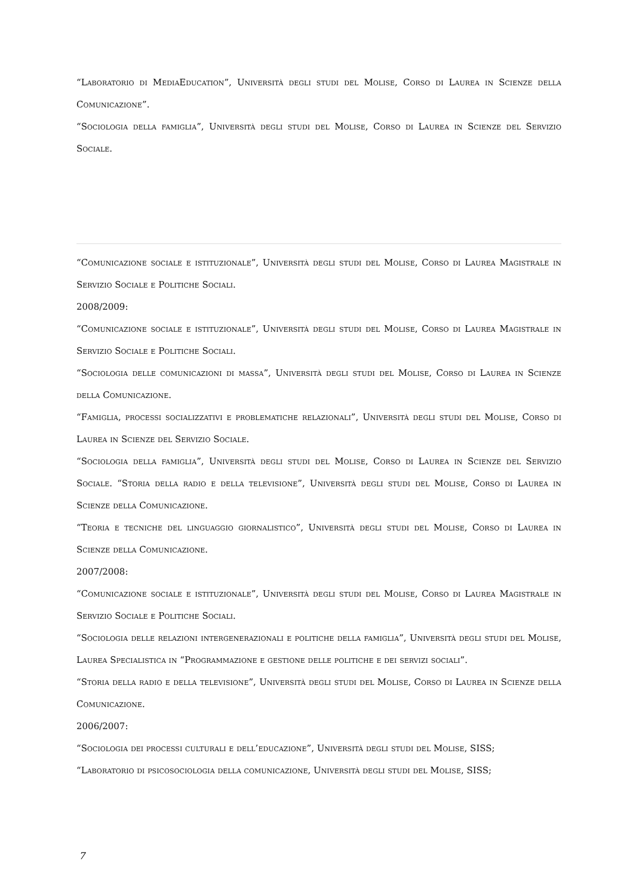“Laboratorio di MediaEducation”, Università degli studi del Molise, Corso di Laurea in Scienze della Comunicazione”.
“Sociologia della famiglia”, Università degli studi del Molise, Corso di Laurea in Scienze del Servizio Sociale.
“Comunicazione sociale e istituzionale”, Università degli studi del Molise, Corso di Laurea Magistrale in Servizio Sociale e Politiche Sociali.
2008/2009:
“Comunicazione sociale e istituzionale”, Università degli studi del Molise, Corso di Laurea Magistrale in Servizio Sociale e Politiche Sociali.
“Sociologia delle comunicazioni di massa”, Università degli studi del Molise, Corso di Laurea in Scienze della Comunicazione.
“Famiglia, processi socializzativi e problematiche relazionali”, Università degli studi del Molise, Corso di Laurea in Scienze del Servizio Sociale.
“Sociologia della famiglia”, Università degli studi del Molise, Corso di Laurea in Scienze del Servizio Sociale. “Storia della radio e della televisione”, Università degli studi del Molise, Corso di Laurea in Scienze della Comunicazione.
“Teoria e tecniche del linguaggio giornalistico”, Università degli studi del Molise, Corso di Laurea in Scienze della Comunicazione.
2007/2008:
“Comunicazione sociale e istituzionale”, Università degli studi del Molise, Corso di Laurea Magistrale in Servizio Sociale e Politiche Sociali.
“Sociologia delle relazioni intergenerazionali e politiche della famiglia”, Università degli studi del Molise, Laurea Specialistica in “Programmazione e gestione delle politiche e dei servizi sociali”.
“Storia della radio e della televisione”, Università degli studi del Molise, Corso di Laurea in Scienze della Comunicazione.
2006/2007:
“Sociologia dei processi culturali e dell’educazione”, Università degli studi del Molise, SISS;
“Laboratorio di psicosociologia della comunicazione, Università degli studi del Molise, SISS;
7